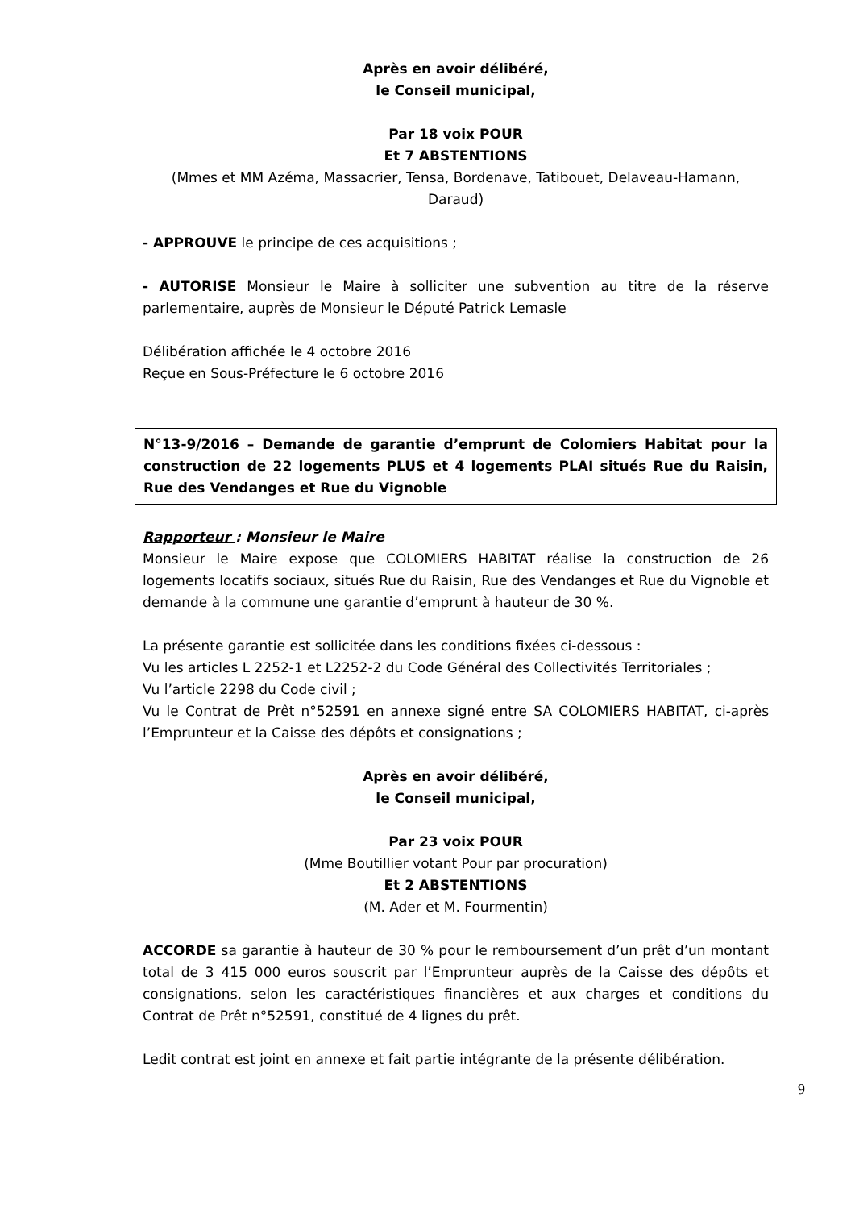Après en avoir délibéré,
le Conseil municipal,
Par 18 voix POUR
Et 7 ABSTENTIONS
(Mmes et MM Azéma, Massacrier, Tensa, Bordenave, Tatibouet, Delaveau-Hamann, Daraud)
- APPROUVE le principe de ces acquisitions ;
- AUTORISE Monsieur le Maire à solliciter une subvention au titre de la réserve parlementaire, auprès de Monsieur le Député Patrick Lemasle
Délibération affichée le 4 octobre 2016
Reçue en Sous-Préfecture le 6 octobre 2016
N°13-9/2016 – Demande de garantie d’emprunt de Colomiers Habitat pour la construction de 22 logements PLUS et 4 logements PLAI situés Rue du Raisin, Rue des Vendanges et Rue du Vignoble
Rapporteur : Monsieur le Maire
Monsieur le Maire expose que COLOMIERS HABITAT réalise la construction de 26 logements locatifs sociaux, situés Rue du Raisin, Rue des Vendanges et Rue du Vignoble et demande à la commune une garantie d’emprunt à hauteur de 30 %.
La présente garantie est sollicitée dans les conditions fixées ci-dessous :
Vu les articles L 2252-1 et L2252-2 du Code Général des Collectivités Territoriales ;
Vu l’article 2298 du Code civil ;
Vu le Contrat de Prêt n°52591 en annexe signé entre SA COLOMIERS HABITAT, ci-après l’Emprunteur et la Caisse des dépôts et consignations ;
Après en avoir délibéré,
le Conseil municipal,
Par 23 voix POUR
(Mme Boutillier votant Pour par procuration)
Et 2 ABSTENTIONS
(M. Ader et M. Fourmentin)
ACCORDE sa garantie à hauteur de 30 % pour le remboursement d’un prêt d’un montant total de 3 415 000 euros souscrit par l’Emprunteur auprès de la Caisse des dépôts et consignations, selon les caractéristiques financières et aux charges et conditions du Contrat de Prêt n°52591, constitué de 4 lignes du prêt.
Ledit contrat est joint en annexe et fait partie intégrante de la présente délibération.
9